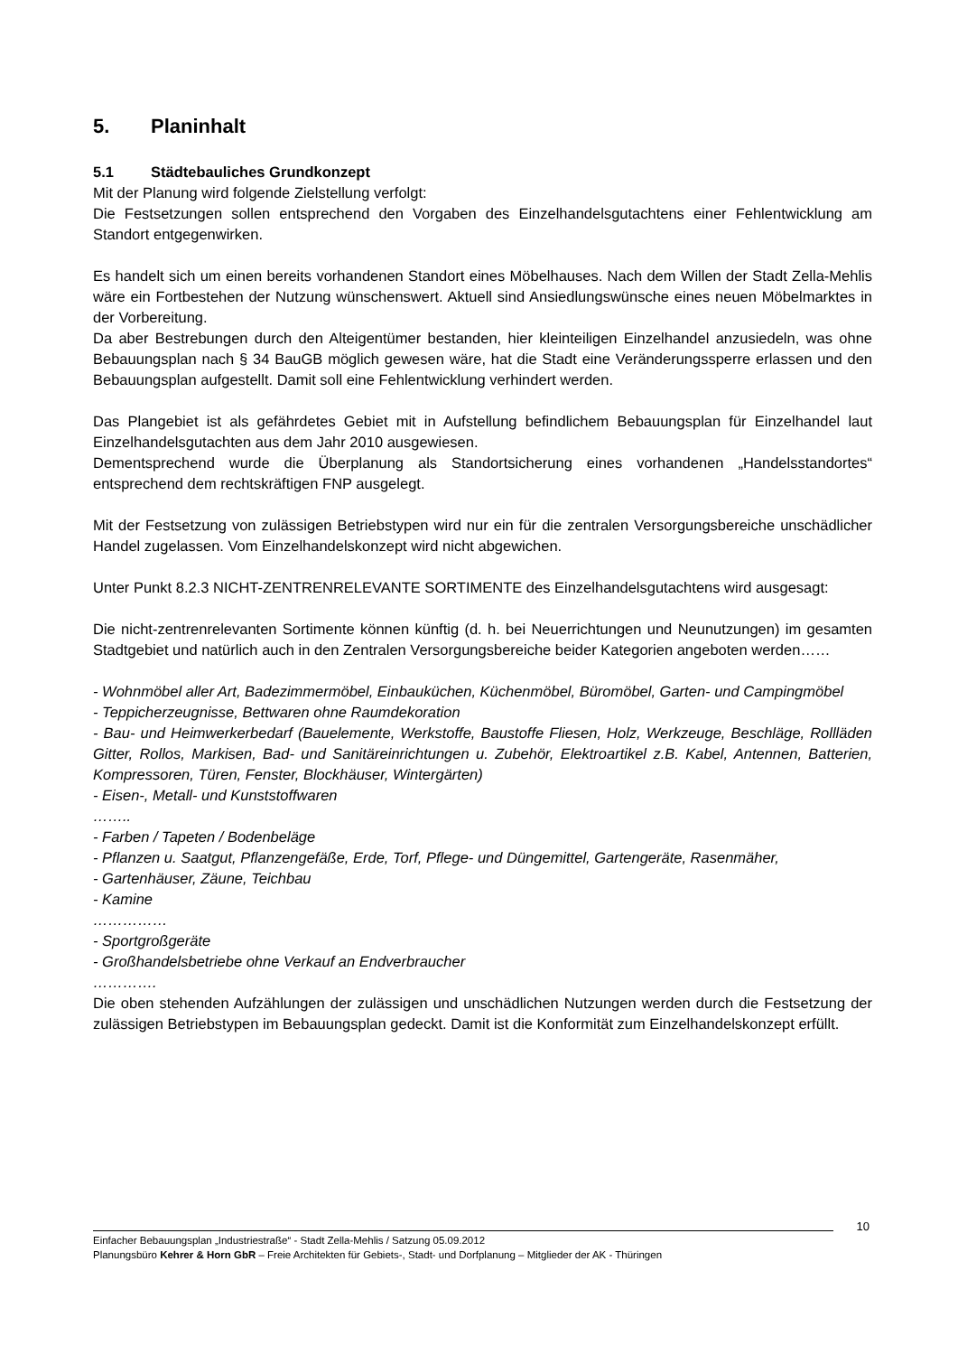5. Planinhalt
5.1 Städtebauliches Grundkonzept
Mit der Planung wird folgende Zielstellung verfolgt:
Die Festsetzungen sollen entsprechend den Vorgaben des Einzelhandelsgutachtens einer Fehlentwicklung am Standort entgegenwirken.
Es handelt sich um einen bereits vorhandenen Standort eines Möbelhauses. Nach dem Willen der Stadt Zella-Mehlis wäre ein Fortbestehen der Nutzung wünschenswert. Aktuell sind Ansiedlungswünsche eines neuen Möbelmarktes in der Vorbereitung.
Da aber Bestrebungen durch den Alteigentümer bestanden, hier kleinteiligen Einzelhandel anzusiedeln, was ohne Bebauungsplan nach § 34 BauGB möglich gewesen wäre, hat die Stadt eine Veränderungssperre erlassen und den Bebauungsplan aufgestellt. Damit soll eine Fehlentwicklung verhindert werden.
Das Plangebiet ist als gefährdetes Gebiet mit in Aufstellung befindlichem Bebauungsplan für Einzelhandel laut Einzelhandelsgutachten aus dem Jahr 2010 ausgewiesen.
Dementsprechend wurde die Überplanung als Standortsicherung eines vorhandenen „Handelsstandortes“ entsprechend dem rechtskräftigen FNP ausgelegt.
Mit der Festsetzung von zulässigen Betriebstypen wird nur ein für die zentralen Versorgungsbereiche unschädlicher Handel zugelassen. Vom Einzelhandelskonzept wird nicht abgewichen.
Unter Punkt 8.2.3 NICHT-ZENTRENRELEVANTE SORTIMENTE des Einzelhandelsgutachtens wird ausgesagt:
Die nicht-zentrenrelevanten Sortimente können künftig (d. h. bei Neuerrichtungen und Neunutzungen) im gesamten Stadtgebiet und natürlich auch in den Zentralen Versorgungsbereiche beider Kategorien angeboten werden……
- Wohnmöbel aller Art, Badezimmermöbel, Einbauküchen, Küchenmöbel, Büromöbel, Garten- und Campingmöbel
- Teppicherzeugnisse, Bettwaren ohne Raumdekoration
- Bau- und Heimwerkerbedarf (Bauelemente, Werkstoffe, Baustoffe Fliesen, Holz, Werkzeuge, Beschläge, Rollläden Gitter, Rollos, Markisen, Bad- und Sanitäreinrichtungen u. Zubehör, Elektroartikel z.B. Kabel, Antennen, Batterien, Kompressoren, Türen, Fenster, Blockhäuser, Wintergärten)
- Eisen-, Metall- und Kunststoffwaren
……..
- Farben / Tapeten / Bodenbeläge
- Pflanzen u. Saatgut, Pflanzengefäße, Erde, Torf, Pflege- und Düngemittel, Gartengeräte, Rasenmäher,
- Gartenhäuser, Zäune, Teichbau
- Kamine
……………
- Sportgroßgeräte
- Großhandelsbetriebe ohne Verkauf an Endverbraucher
………….
Die oben stehenden Aufzählungen der zulässigen und unschädlichen Nutzungen werden durch die Festsetzung der zulässigen Betriebstypen im Bebauungsplan gedeckt. Damit ist die Konformität zum Einzelhandelskonzept erfüllt.
10
Einfacher Bebauungsplan „Industriestraße“ - Stadt Zella-Mehlis / Satzung 05.09.2012
Planungsbüro Kehrer & Horn GbR – Freie Architekten für Gebiets-, Stadt- und Dorfplanung – Mitglieder der AK - Thüringen